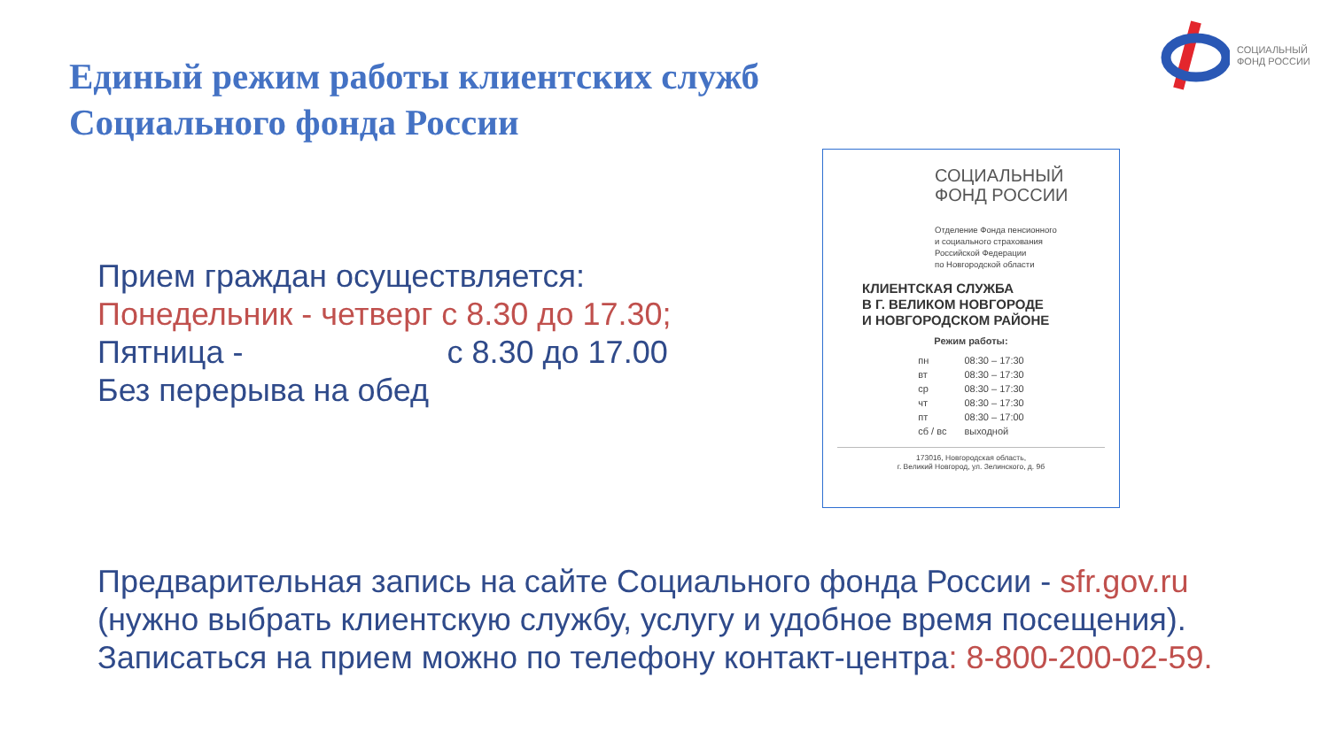Единый режим работы клиентских служб
Социального фонда России
СОЦИАЛЬНЫЙ
ФОНД РОССИИ
Прием граждан осуществляется:
Понедельник - четверг с 8.30 до 17.30;
Пятница - с 8.30 до 17.00
Без перерыва на обед
СОЦИАЛЬНЫЙ
ФОНД РОССИИ
Отделение Фонда пенсионного
и социального страхования
Российской Федерации
по Новгородской области
КЛИЕНТСКАЯ СЛУЖБА
В Г. ВЕЛИКОМ НОВГОРОДЕ
И НОВГОРОДСКОМ РАЙОНЕ
Режим работы:
| пн | 08:30 – 17:30 |
| вт | 08:30 – 17:30 |
| ср | 08:30 – 17:30 |
| чт | 08:30 – 17:30 |
| пт | 08:30 – 17:00 |
| сб / вс | выходной |
173016, Новгородская область,
г. Великий Новгород, ул. Зелинского, д. 9б
Предварительная запись на сайте Социального фонда России - sfr.gov.ru
(нужно выбрать клиентскую службу, услугу и удобное время посещения).
Записаться на прием можно по телефону контакт-центра: 8-800-200-02-59.